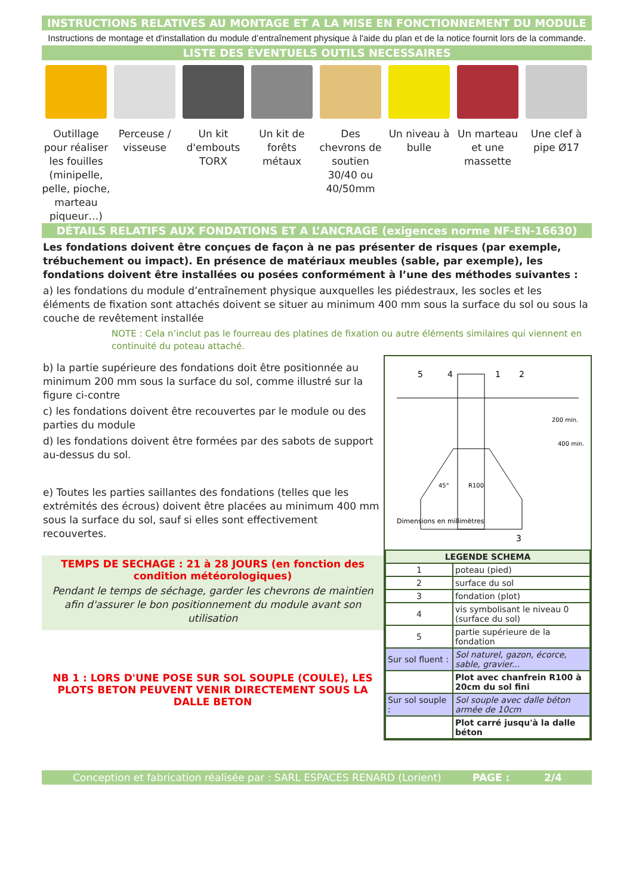INSTRUCTIONS RELATIVES AU MONTAGE ET A LA MISE EN FONCTIONNEMENT DU MODULE
Instructions de montage et d'installation du module d’entraînement physique à l'aide du plan et de la notice fournit lors de la commande.
LISTE DES ÉVENTUELS OUTILS NECESSAIRES
Outillage pour réaliser les fouilles (minipelle, pelle, pioche, marteau piqueur…)
Perceuse / visseuse
Un kit d'embouts TORX
Un kit de forêts métaux
Des chevrons de soutien 30/40 ou 40/50mm
Un niveau à bulle
Un marteau et une massette
Une clef à pipe Ø17
DÉTAILS RELATIFS AUX FONDATIONS ET A L’ANCRAGE (exigences norme NF-EN-16630)
Les fondations doivent être conçues de façon à ne pas présenter de risques (par exemple, trébuchement ou impact). En présence de matériaux meubles (sable, par exemple), les fondations doivent être installées ou posées conformément à l’une des méthodes suivantes :
a) les fondations du module d’entraînement physique auxquelles les piédestraux, les socles et les éléments de fixation sont attachés doivent se situer au minimum 400 mm sous la surface du sol ou sous la couche de revêtement installée
NOTE : Cela n’inclut pas le fourreau des platines de fixation ou autre éléments similaires qui viennent en continuité du poteau attaché.
b) la partie supérieure des fondations doit être positionnée au minimum 200 mm sous la surface du sol, comme illustré sur la figure ci-contre
c) les fondations doivent être recouvertes par le module ou des parties du module
d) les fondations doivent être formées par des sabots de support au-dessus du sol.
e) Toutes les parties saillantes des fondations (telles que les extrémités des écrous) doivent être placées au minimum 400 mm sous la surface du sol, sauf si elles sont effectivement recouvertes.
TEMPS DE SECHAGE : 21 à 28 JOURS (en fonction des condition météorologiques)
Pendant le temps de séchage, garder les chevrons de maintien afin d'assurer le bon positionnement du module avant son utilisation
NB 1 : LORS D'UNE POSE SUR SOL SOUPLE (COULE), LES PLOTS BETON PEUVENT VENIR DIRECTEMENT SOUS LA DALLE BETON
5
4
1
2
3
Dimensions en millimètres
200 min.
400 min.
R100
45°
| LEGENDE SCHEMA | |
| --- | --- |
| 1 | poteau (pied) |
| 2 | surface du sol |
| 3 | fondation (plot) |
| 4 | vis symbolisant le niveau 0 (surface du sol) |
| 5 | partie supérieure de la fondation |
| Sur sol fluent : | Sol naturel, gazon, écorce, sable, gravier... |
| | Plot avec chanfrein R100 à 20cm du sol fini |
| Sur sol souple : | Sol souple avec dalle béton armée de 10cm |
| | Plot carré jusqu'à la dalle béton |
Conception et fabrication réalisée par : SARL ESPACES RENARD (Lorient) PAGE : 2/4